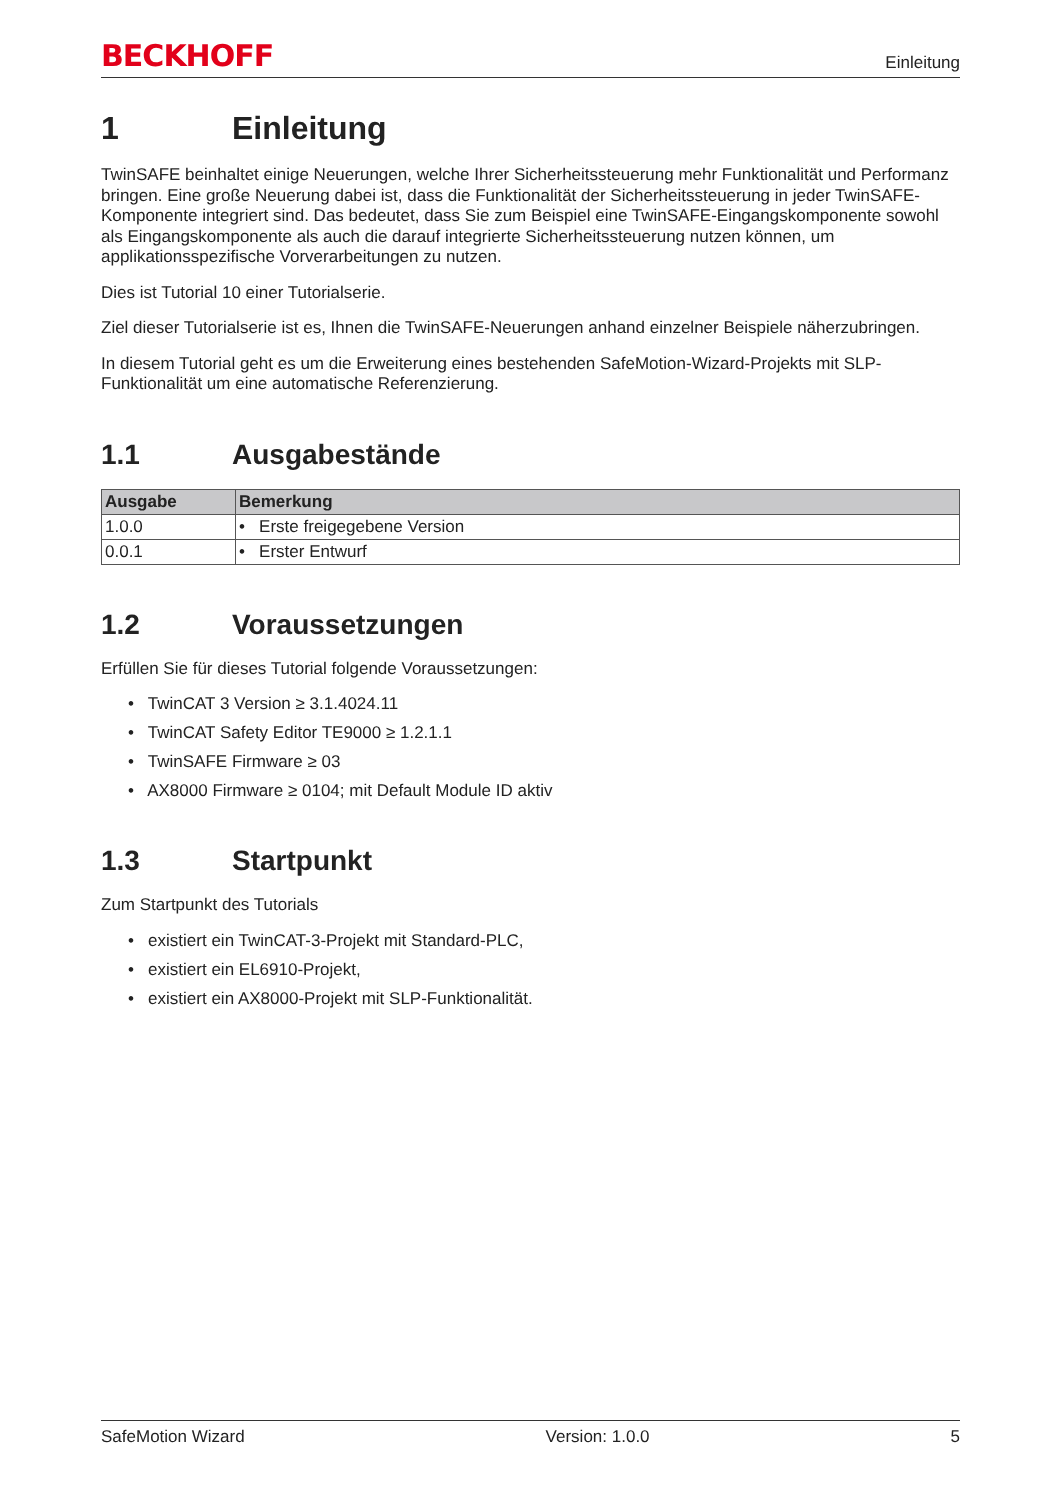BECKHOFF Einleitung
1 Einleitung
TwinSAFE beinhaltet einige Neuerungen, welche Ihrer Sicherheitssteuerung mehr Funktionalität und Performanz bringen. Eine große Neuerung dabei ist, dass die Funktionalität der Sicherheitssteuerung in jeder TwinSAFE-Komponente integriert sind. Das bedeutet, dass Sie zum Beispiel eine TwinSAFE-Eingangskomponente sowohl als Eingangskomponente als auch die darauf integrierte Sicherheitssteuerung nutzen können, um applikationsspezifische Vorverarbeitungen zu nutzen.
Dies ist Tutorial 10 einer Tutorialserie.
Ziel dieser Tutorialserie ist es, Ihnen die TwinSAFE-Neuerungen anhand einzelner Beispiele näherzubringen.
In diesem Tutorial geht es um die Erweiterung eines bestehenden SafeMotion-Wizard-Projekts mit SLP-Funktionalität um eine automatische Referenzierung.
1.1 Ausgabestände
| Ausgabe | Bemerkung |
| --- | --- |
| 1.0.0 | • Erste freigegebene Version |
| 0.0.1 | • Erster Entwurf |
1.2 Voraussetzungen
Erfüllen Sie für dieses Tutorial folgende Voraussetzungen:
• TwinCAT 3 Version ≥ 3.1.4024.11
• TwinCAT Safety Editor TE9000 ≥ 1.2.1.1
• TwinSAFE Firmware ≥ 03
• AX8000 Firmware ≥ 0104; mit Default Module ID aktiv
1.3 Startpunkt
Zum Startpunkt des Tutorials
• existiert ein TwinCAT-3-Projekt mit Standard-PLC,
• existiert ein EL6910-Projekt,
• existiert ein AX8000-Projekt mit SLP-Funktionalität.
SafeMotion Wizard Version: 1.0.0 5